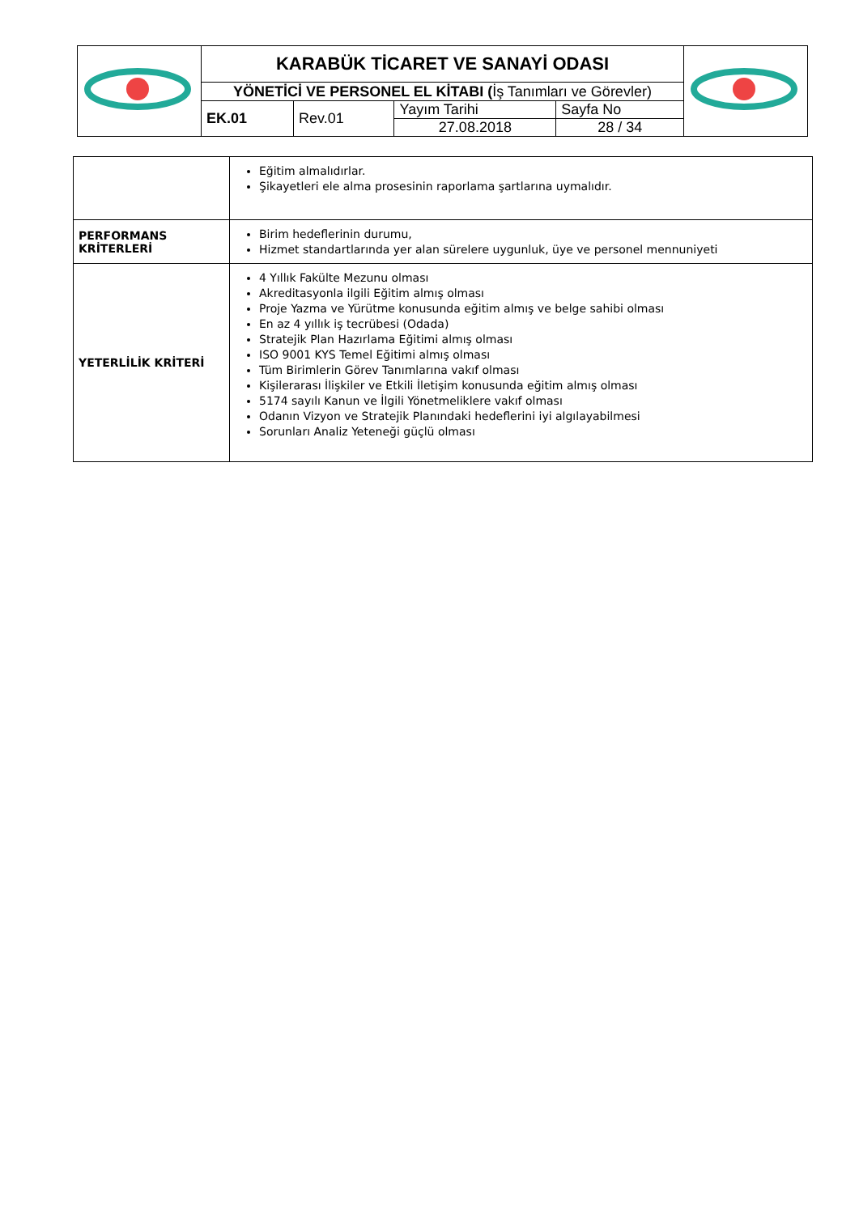| | KARABÜK TİCARET VE SANAYİ ODASI | | | | |
| | YÖNETİCİ VE PERSONEL EL KİTABI ( İş Tanımları ve Görevler) | | | | |
| | EK.01 | Rev.01 | Yayım Tarihi | Sayfa No | |
| | | | 27.08.2018 | 28 / 34 | |
| | Eğitim almalıdırlar. Şikayetleri ele alma prosesinin raporlama şartlarına uymalıdır. |
| PERFORMANS KRİTERLERİ | Birim hedeflerinin durumu, Hizmet standartlarında yer alan sürelere uygunluk, üye ve personel mennuniyeti |
| YETERLİLİK KRİTERİ | 4 Yıllık Fakülte Mezunu olması Akreditasyonla ilgili Eğitim almış olması Proje Yazma ve Yürütme konusunda eğitim almış ve belge sahibi olması En az 4 yıllık iş tecrübesi (Odada) Stratejik Plan Hazırlama Eğitimi almış olması ISO 9001 KYS Temel Eğitimi almış olması Tüm Birimlerin Görev Tanımlarına vakıf olması Kişilerarası İlişkiler ve Etkili İletişim konusunda eğitim almış olması 5174 sayılı Kanun ve İlgili Yönetmeliklere vakıf olması Odanın Vizyon ve Stratejik Planındaki hedeflerini iyi algılayabilmesi Sorunları Analiz Yeteneği güçlü olması |